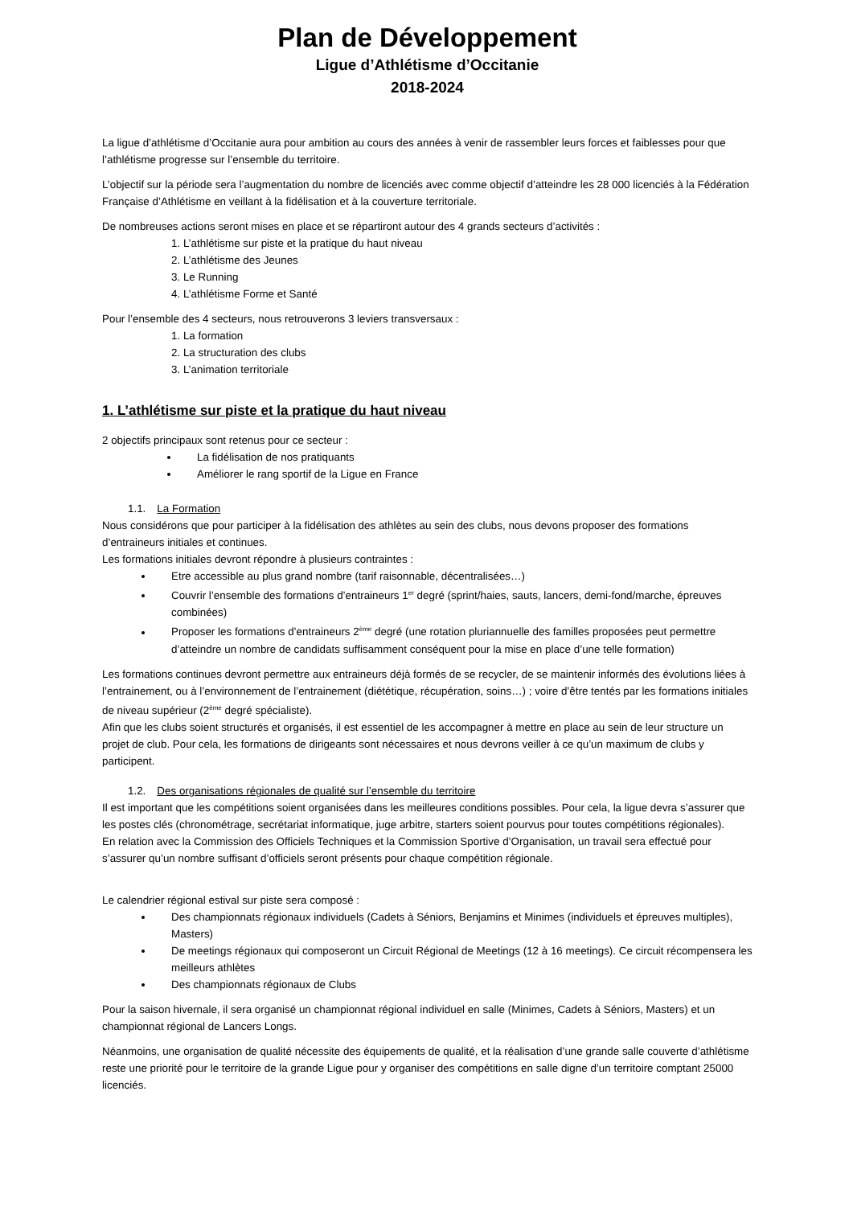Plan de Développement
Ligue d’Athlétisme d’Occitanie
2018-2024
La ligue d’athlétisme d’Occitanie aura pour ambition au cours des années à venir de rassembler leurs forces et faiblesses pour que l’athlétisme progresse sur l’ensemble du territoire.
L’objectif sur la période sera l’augmentation du nombre de licenciés avec comme objectif d’atteindre les 28 000 licenciés à la Fédération Française d’Athlétisme en veillant à la fidélisation et à la couverture territoriale.
De nombreuses actions seront mises en place et se répartiront autour des 4 grands secteurs d’activités :
1. L’athlétisme sur piste et la pratique du haut niveau
2. L’athlétisme des Jeunes
3. Le Running
4. L’athlétisme Forme et Santé
Pour l’ensemble des 4 secteurs, nous retrouverons 3 leviers transversaux :
1. La formation
2. La structuration des clubs
3. L’animation territoriale
1. L’athlétisme sur piste et la pratique du haut niveau
2 objectifs principaux sont retenus pour ce secteur :
La fidélisation de nos pratiquants
Améliorer le rang sportif de la Ligue en France
1.1. La Formation
Nous considérons que pour participer à la fidélisation des athlètes au sein des clubs, nous devons proposer des formations d’entraineurs initiales et continues.
Les formations initiales devront répondre à plusieurs contraintes :
Etre accessible au plus grand nombre (tarif raisonnable, décentralisées…)
Couvrir l’ensemble des formations d’entraineurs 1<sup>er</sup> degré (sprint/haies, sauts, lancers, demi-fond/marche, épreuves combinées)
Proposer les formations d’entraineurs 2<sup>ème</sup> degré (une rotation pluriannuelle des familles proposées peut permettre d’atteindre un nombre de candidats suffisamment conséquent pour la mise en place d’une telle formation)
Les formations continues devront permettre aux entraineurs déjà formés de se recycler, de se maintenir informés des évolutions liées à l’entrainement, ou à l’environnement de l’entrainement (diététique, récupération, soins…) ; voire d’être tentés par les formations initiales de niveau supérieur (2<sup>ème</sup> degré spécialiste).
Afin que les clubs soient structurés et organisés, il est essentiel de les accompagner à mettre en place au sein de leur structure un projet de club. Pour cela, les formations de dirigeants sont nécessaires et nous devrons veiller à ce qu’un maximum de clubs y participent.
1.2. Des organisations régionales de qualité sur l’ensemble du territoire
Il est important que les compétitions soient organisées dans les meilleures conditions possibles. Pour cela, la ligue devra s’assurer que les postes clés (chronométrage, secrétariat informatique, juge arbitre, starters soient pourvus pour toutes compétitions régionales).
En relation avec la Commission des Officiels Techniques et la Commission Sportive d’Organisation, un travail sera effectué pour s’assurer qu’un nombre suffisant d’officiels seront présents pour chaque compétition régionale.
Le calendrier régional estival sur piste sera composé :
Des championnats régionaux individuels (Cadets à Séniors, Benjamins et Minimes (individuels et épreuves multiples), Masters)
De meetings régionaux qui composeront un Circuit Régional de Meetings (12 à 16 meetings). Ce circuit récompensera les meilleurs athlètes
Des championnats régionaux de Clubs
Pour la saison hivernale, il sera organisé un championnat régional individuel en salle (Minimes, Cadets à Séniors, Masters) et un championnat régional de Lancers Longs.
Néanmoins, une organisation de qualité nécessite des équipements de qualité, et la réalisation d’une grande salle couverte d’athlétisme reste une priorité pour le territoire de la grande Ligue pour y organiser des compétitions en salle digne d’un territoire comptant 25000 licenciés.